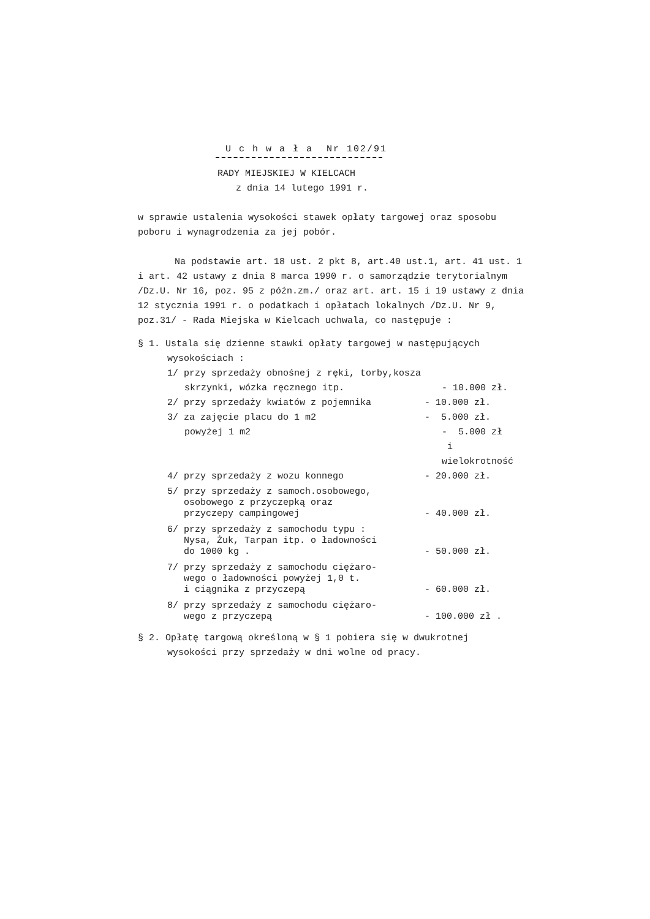U c h w a ł a Nr 102/91
RADY MIEJSKIEJ W KIELCACH
z dnia 14 lutego 1991 r.
w sprawie ustalenia wysokości stawek opłaty targowej oraz sposobu poboru i wynagrodzenia za jej pobór.
Na podstawie art. 18 ust. 2 pkt 8, art.40 ust.1, art. 41 ust. 1 i art. 42 ustawy z dnia 8 marca 1990 r. o samorządzie terytorialnym /Dz.U. Nr 16, poz. 95 z późn.zm./ oraz art. art. 15 i 19 ustawy z dnia 12 stycznia 1991 r. o podatkach i opłatach lokalnych /Dz.U. Nr 9, poz.31/ - Rada Miejska w Kielcach uchwala, co następuje :
§ 1. Ustala się dzienne stawki opłaty targowej w następujących
wysokościach :
1/ przy sprzedaży obnośnej z ręki, torby,kosza
skrzynki, wózka ręcznego itp. - 10.000 zł.
2/ przy sprzedaży kwiatów z pojemnika - 10.000 zł.
3/ za zajęcie placu do 1 m2 - 5.000 zł.
powyżej 1 m2 - 5.000 zł
i wielokrotność
4/ przy sprzedaży z wozu konnego - 20.000 zł.
5/ przy sprzedaży z samoch.osobowego,
osobowego z przyczepką oraz
przyczepy campingowej
- 40.000 zł.
6/ przy sprzedaży z samochodu typu :
Nysa, Żuk, Tarpan itp. o ładowności
do 1000 kg .
- 50.000 zł.
7/ przy sprzedaży z samochodu ciężaro-
wego o ładowności powyżej 1,0 t.
i ciągnika z przyczepą
- 60.000 zł.
8/ przy sprzedaży z samochodu ciężaro-
wego z przyczepą
- 100.000 zł .
§ 2. Opłatę targową określoną w § 1 pobiera się w dwukrotnej
wysokości przy sprzedaży w dni wolne od pracy.